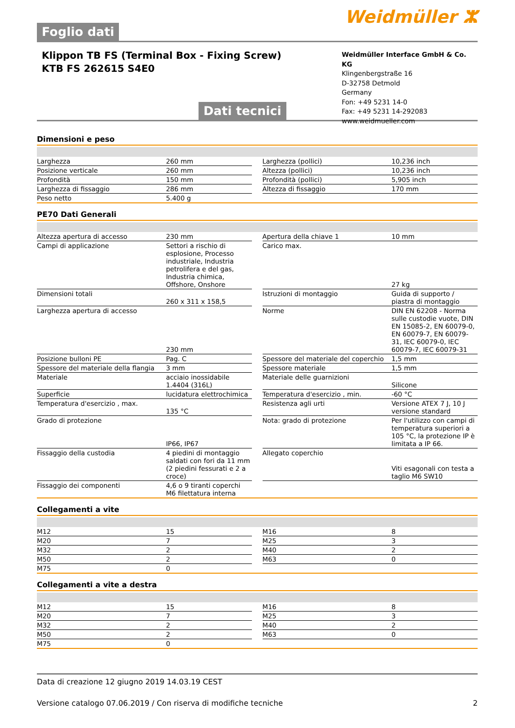Foglio dati
Weidmüller ⵣ
Klippon TB FS (Terminal Box - Fixing Screw)
KTB FS 262615 S4E0
Dati tecnici
Weidmüller Interface GmbH & Co. KG
Klingenbergstraße 16
D-32758 Detmold
Germany
Fon: +49 5231 14-0
Fax: +49 5231 14-292083
www.weidmueller.com
Dimensioni e peso
| Larghezza | 260 mm | | Larghezza (pollici) | 10,236 inch |
| Posizione verticale | 260 mm | | Altezza (pollici) | 10,236 inch |
| Profondità | 150 mm | | Profondità (pollici) | 5,905 inch |
| Larghezza di fissaggio | 286 mm | | Altezza di fissaggio | 170 mm |
| Peso netto | 5.400 g | | | |
PE70 Dati Generali
| Altezza apertura di accesso | 230 mm | | Apertura della chiave 1 | 10 mm |
| Campi di applicazione | Settori a rischio di esplosione, Processo industriale, Industria petrolifera e del gas, Industria chimica, Offshore, Onshore | | Carico max. | 27 kg |
| Dimensioni totali | 260 x 311 x 158,5 | | Istruzioni di montaggio | Guida di supporto / piastra di montaggio |
| Larghezza apertura di accesso | 230 mm | | Norme | DIN EN 62208 - Norma sulle custodie vuote, DIN EN 15085-2, EN 60079-0, EN 60079-7, EN 60079-31, IEC 60079-0, IEC 60079-7, IEC 60079-31 |
| Posizione bulloni PE | Pag. C | | Spessore del materiale del coperchio | 1,5 mm |
| Spessore del materiale della flangia | 3 mm | | Spessore materiale | 1,5 mm |
| Materiale | acciaio inossidabile 1.4404 (316L) | | Materiale delle guarnizioni | Silicone |
| Superficie | lucidatura elettrochimica | | Temperatura d'esercizio , min. | -60 °C |
| Temperatura d'esercizio , max. | 135 °C | | Resistenza agli urti | Versione ATEX 7 J, 10 J versione standard |
| Grado di protezione | IP66, IP67 | | Nota: grado di protezione | Per l'utilizzo con campi di temperatura superiori a 105 °C, la protezione IP è limitata a IP 66. |
| Fissaggio della custodia | 4 piedini di montaggio saldati con fori da 11 mm (2 piedini fessurati e 2 a croce) | | Allegato coperchio | Viti esagonali con testa a taglio M6 SW10 |
| Fissaggio dei componenti | 4,6 o 9 tiranti coperchi M6 filettatura interna | | | |
Collegamenti a vite
| M12 | 15 | | M16 | 8 |
| M20 | 7 | | M25 | 3 |
| M32 | 2 | | M40 | 2 |
| M50 | 2 | | M63 | 0 |
| M75 | 0 | | | |
Collegamenti a vite a destra
| M12 | 15 | | M16 | 8 |
| M20 | 7 | | M25 | 3 |
| M32 | 2 | | M40 | 2 |
| M50 | 2 | | M63 | 0 |
| M75 | 0 | | | |
Data di creazione 12 giugno 2019 14.03.19 CEST
Versione catalogo 07.06.2019 / Con riserva di modifiche tecniche 2